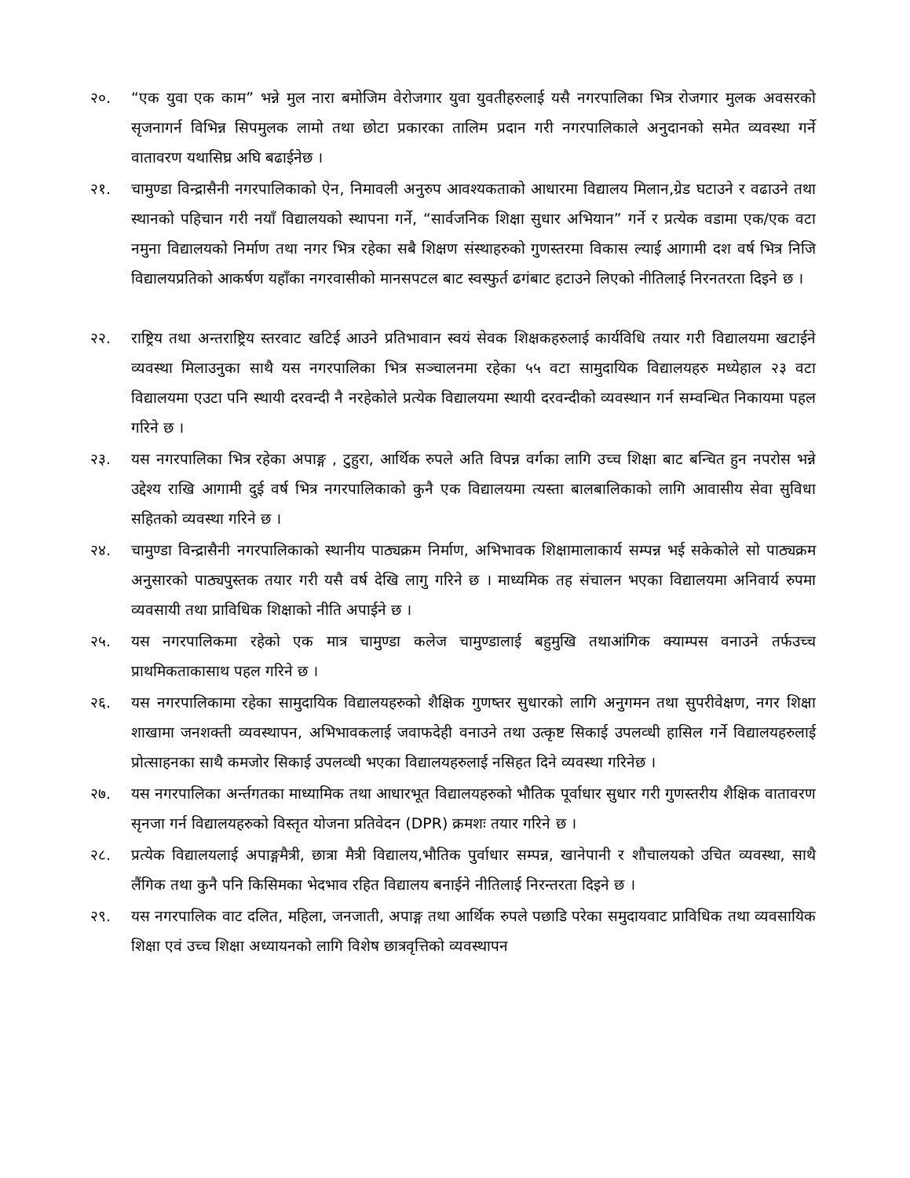२०. “एक युवा एक काम” भन्ने मुल नारा बमोजिम वेरोजगार युवा युवतीहरुलाई यसै नगरपालिका भित्र रोजगार मुलक अवसरको सृजनागर्न विभिन्न सिपमुलक लामो तथा छोटा प्रकारका तालिम प्रदान गरी नगरपालिकाले अनुदानको समेत व्यवस्था गर्ने वातावरण यथासिघ्र अघि बढाईनेछ ।
२१. चामुण्डा विन्द्रासैनी नगरपालिकाको ऐन, निमावली अनुरुप आवश्यकताको आधारमा विद्यालय मिलान,ग्रेड घटाउने र वढाउने तथा स्थानको पहिचान गरी नयाँ विद्यालयको स्थापना गर्ने, “सार्वजनिक शिक्षा सुधार अभियान” गर्ने र प्रत्येक वडामा एक/एक वटा नमुना विद्यालयको निर्माण तथा नगर भित्र रहेका सबै शिक्षण संस्थाहरुको गुणस्तरमा विकास ल्याई आगामी दश वर्ष भित्र निजि विद्यालयप्रतिको आकर्षण यहाँका नगरवासीको मानसपटल बाट स्वस्फुर्त ढगंबाट हटाउने लिएको नीतिलाई निरनतरता दिइने छ ।
२२. राष्ट्रिय तथा अन्तराष्ट्रिय स्तरवाट खटिई आउने प्रतिभावान स्वयं सेवक शिक्षकहरुलाई कार्यविधि तयार गरी विद्यालयमा खटाईने व्यवस्था मिलाउनुका साथै यस नगरपालिका भित्र सञ्चालनमा रहेका ५५ वटा सामुदायिक विद्यालयहरु मध्येहाल २३ वटा विद्यालयमा एउटा पनि स्थायी दरवन्दी नै नरहेकोले प्रत्येक विद्यालयमा स्थायी दरवन्दीको व्यवस्थान गर्न सम्वन्धित निकायमा पहल गरिने छ ।
२३. यस नगरपालिका भित्र रहेका अपाङ्ग , टुहुरा, आर्थिक रुपले अति विपन्न वर्गका लागि उच्च शिक्षा बाट बन्चित हुन नपरोस भन्ने उद्देश्य राखि आगामी दुई वर्ष भित्र नगरपालिकाको कुनै एक विद्यालयमा त्यस्ता बालबालिकाको लागि आवासीय सेवा सुविधा सहितको व्यवस्था गरिने छ ।
२४. चामुण्डा विन्द्रासैनी नगरपालिकाको स्थानीय पाठ्यक्रम निर्माण, अभिभावक शिक्षामालाकार्य सम्पन्न भई सकेकोले सो पाठ्यक्रम अनुसारको पाठ्यपुस्तक तयार गरी यसै वर्ष देखि लागु गरिने छ । माध्यमिक तह संचालन भएका विद्यालयमा अनिवार्य रुपमा व्यवसायी तथा प्राविधिक शिक्षाको नीति अपाईने छ ।
२५. यस नगरपालिकमा रहेको एक मात्र चामुण्डा कलेज चामुण्डालाई बहुमुखि तथाआंगिक क्याम्पस वनाउने तर्फउच्च प्राथमिकताकासाथ पहल गरिने छ ।
२६. यस नगरपालिकामा रहेका सामुदायिक विद्यालयहरुको शैक्षिक गुणष्तर सुधारको लागि अनुगमन तथा सुपरीवेक्षण, नगर शिक्षा शाखामा जनशक्ती व्यवस्थापन, अभिभावकलाई जवाफदेही वनाउने तथा उत्कृष्ट सिकाई उपलव्धी हासिल गर्ने विद्यालयहरुलाई प्रोत्साहनका साथै कमजोर सिकाई उपलव्धी भएका विद्यालयहरुलाई नसिहत दिने व्यवस्था गरिनेछ ।
२७. यस नगरपालिका अर्न्तगतका माध्यामिक तथा आधारभूत विद्यालयहरुको भौतिक पूर्वाधार सुधार गरी गुणस्तरीय शैक्षिक वातावरण सृनजा गर्न विद्यालयहरुको विस्तृत योजना प्रतिवेदन (DPR) क्रमशः तयार गरिने छ ।
२८. प्रत्येक विद्यालयलाई अपाङ्गमैत्री, छात्रा मैत्री विद्यालय,भौतिक पुर्वाधार सम्पन्न, खानेपानी र शौचालयको उचित व्यवस्था, साथै लैंगिक तथा कुनै पनि किसिमका भेदभाव रहित विद्यालय बनाईने नीतिलाई निरन्तरता दिइने छ ।
२९. यस नगरपालिक वाट दलित, महिला, जनजाती, अपाङ्ग तथा आर्थिक रुपले पछाडि परेका समुदायवाट प्राविधिक तथा व्यवसायिक शिक्षा एवं उच्च शिक्षा अध्यायनको लागि विशेष छात्रवृत्तिको व्यवस्थापन